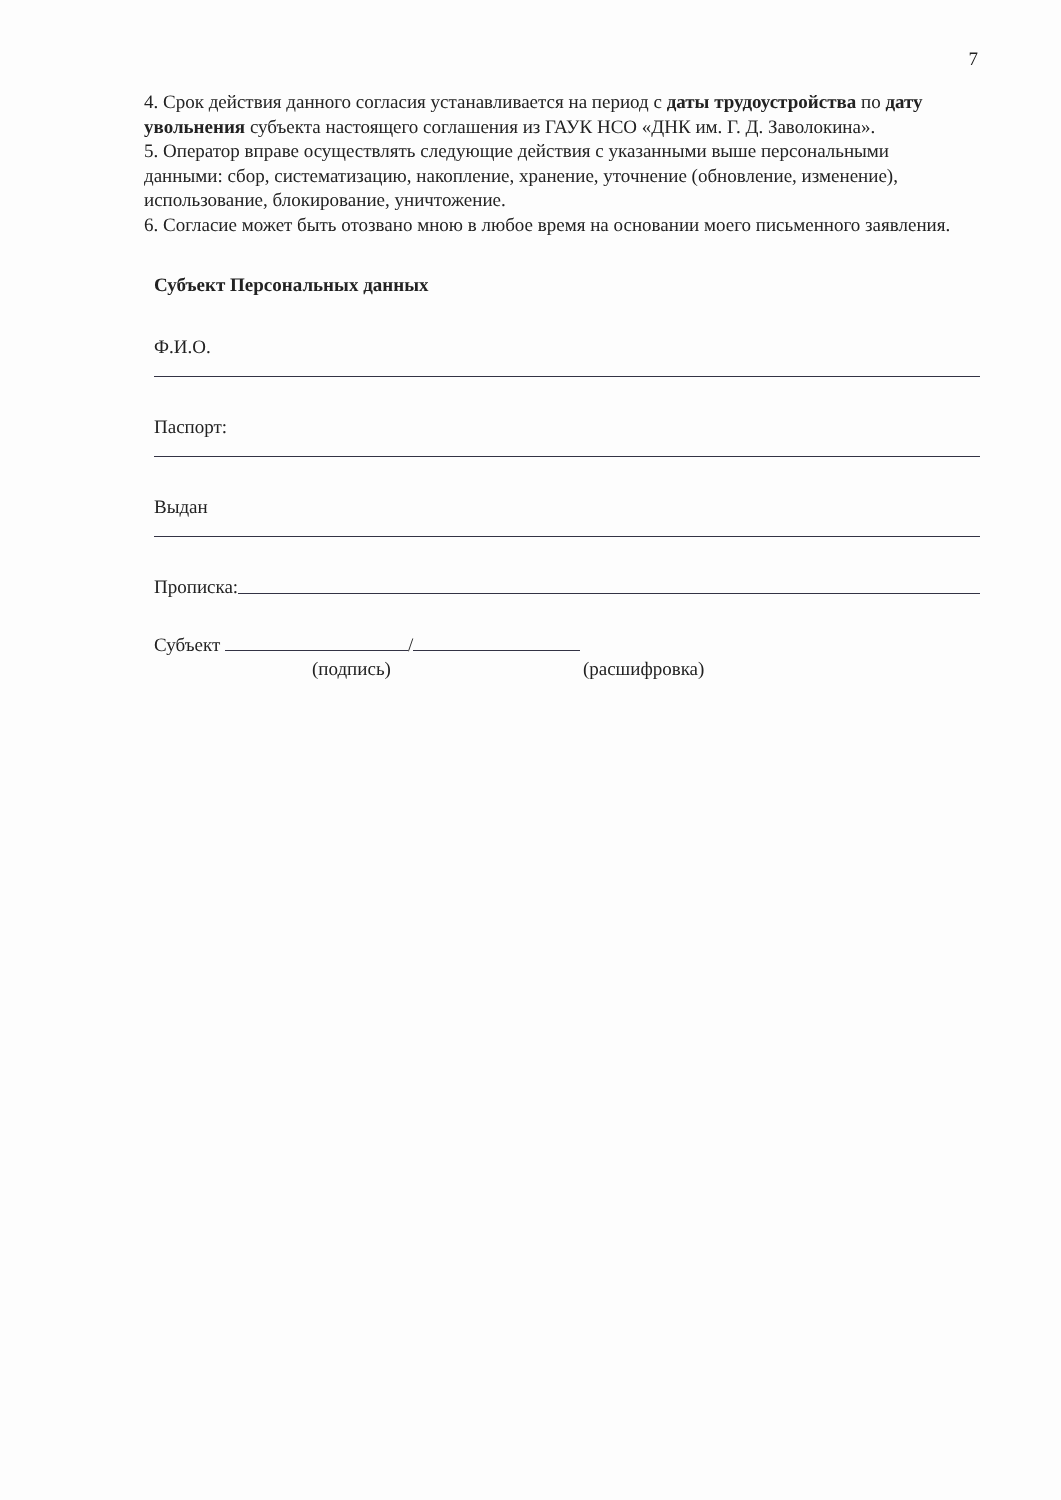7
4. Срок действия данного согласия устанавливается на период с даты трудоустройства по дату увольнения субъекта настоящего соглашения из ГАУК НСО «ДНК им. Г. Д. Заволокина».
5. Оператор вправе осуществлять следующие действия с указанными выше персональными данными: сбор, систематизацию, накопление, хранение, уточнение (обновление, изменение), использование, блокирование, уничтожение.
6. Согласие может быть отозвано мною в любое время на основании моего письменного заявления.
Субъект Персональных данных
Ф.И.О.
Паспорт:
Выдан
Прописка:
Субъект /
(подпись) (расшифровка)